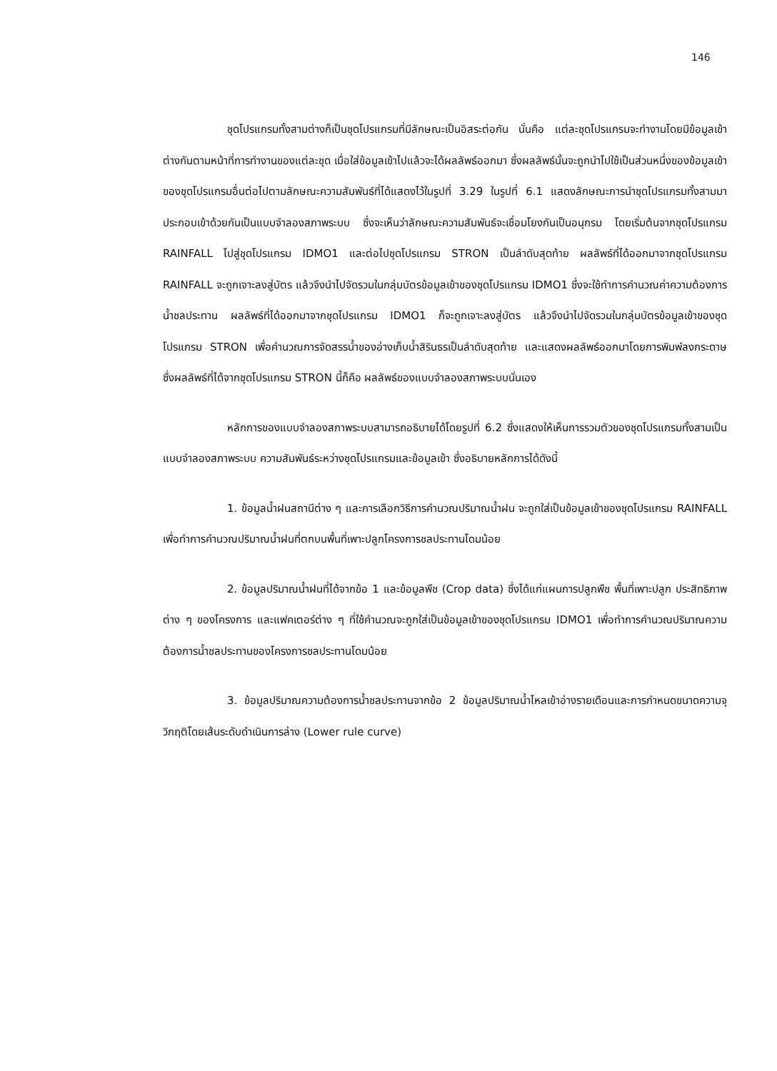146
ชุดโปรแกรมทั้งสามต่างก็เป็นชุดโปรแกรมที่มีลักษณะเป็นอิสระต่อกัน นั่นคือ แต่ละชุดโปรแกรมจะทำงานโดยมีข้อมูลเข้าต่างกันตามหน้าที่การทำงานของแต่ละชุด เมื่อใส่ข้อมูลเข้าไปแล้วจะได้ผลลัพธ์ออกมา ซึ่งผลลัพธ์นั้นจะถูกนำไปใช้เป็นส่วนหนึ่งของข้อมูลเข้าของชุดโปรแกรมอื่นต่อไปตามลักษณะความสัมพันธ์ที่ได้แสดงไว้ในรูปที่ 3.29 ในรูปที่ 6.1 แสดงลักษณะการนำชุดโปรแกรมทั้งสามมาประกอบเข้าด้วยกันเป็นแบบจำลองสภาพระบบ ซึ่งจะเห็นว่าลักษณะความสัมพันธ์จะเชื่อมโยงกันเป็นอนุกรม โดยเริ่มต้นจากชุดโปรแกรม RAINFALL ไปสู่ชุดโปรแกรม IDMO1 และต่อไปชุดโปรแกรม STRON เป็นลำดับสุดท้าย ผลลัพธ์ที่ได้ออกมาจากชุดโปรแกรม RAINFALL จะถูกเจาะลงสู่บัตร แล้วจึงนำไปจัดรวมในกลุ่มบัตรข้อมูลเข้าของชุดโปรแกรม IDMO1 ซึ่งจะใช้ทำการคำนวณค่าความต้องการน้ำชลประทาน ผลลัพธ์ที่ได้ออกมาจากชุดโปรแกรม IDMO1 ก็จะถูกเจาะลงสู่บัตร แล้วจึงนำไปจัดรวมในกลุ่มบัตรข้อมูลเข้าของชุดโปรแกรม STRON เพื่อคำนวณการจัดสรรน้ำของอ่างเก็บน้ำสิรินธรเป็นลำดับสุดท้าย และแสดงผลลัพธ์ออกมาโดยการพิมพ์ลงกระดาษ ซึ่งผลลัพธ์ที่ได้จากชุดโปรแกรม STRON นี้ก็คือ ผลลัพธ์ของแบบจำลองสภาพระบบนั่นเอง
หลักการของแบบจำลองสภาพระบบสามารถอธิบายได้โดยรูปที่ 6.2 ซึ่งแสดงให้เห็นการรวมตัวของชุดโปรแกรมทั้งสามเป็นแบบจำลองสภาพระบบ ความสัมพันธ์ระหว่างชุดโปรแกรมและข้อมูลเข้า ซึ่งอธิบายหลักการได้ดังนี้
1. ข้อมูลน้ำฝนสถานีต่าง ๆ และการเลือกวิธีการคำนวณปริมาณน้ำฝน จะถูกใส่เป็นข้อมูลเข้าของชุดโปรแกรม RAINFALL เพื่อทำการคำนวณปริมาณน้ำฝนที่ตกบนพื้นที่เพาะปลูกโครงการชลประทานโดมน้อย
2. ข้อมูลปริมาณน้ำฝนที่ได้จากข้อ 1 และข้อมูลพืช (Crop data) ซึ่งได้แก่แผนการปลูกพืช พื้นที่เพาะปลูก ประสิทธิภาพต่าง ๆ ของโครงการ และแฟคเตอร์ต่าง ๆ ที่ใช้คำนวณจะถูกใส่เป็นข้อมูลเข้าของชุดโปรแกรม IDMO1 เพื่อทำการคำนวณปริมาณความต้องการน้ำชลประทานของโครงการชลประทานโดมน้อย
3. ข้อมูลปริมาณความต้องการน้ำชลประทานจากข้อ 2 ข้อมูลปริมาณน้ำไหลเข้าอ่างรายเดือนและการกำหนดขนาดความจุวิกฤติโดยเส้นระดับดำเนินการล่าง (Lower rule curve)